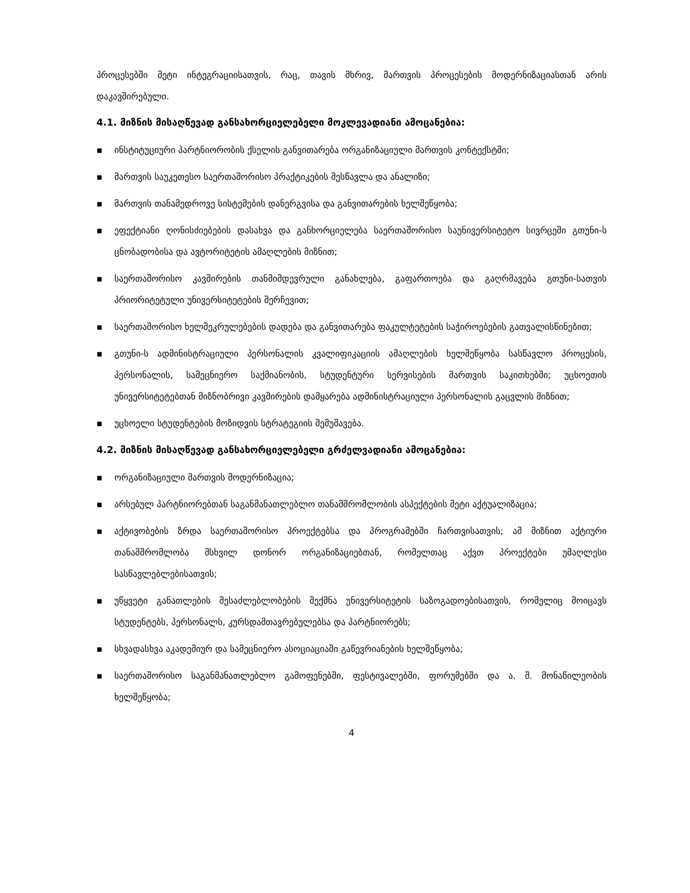პროცესებში მეტი ინტეგრაციისათვის, რაც, თავის მხრივ, მართვის პროცესების მოდერნიზაციასთან არის დაკავშირებული.
4.1. მიზნის მისაღწევად განსახორციელებელი მოკლევადიანი ამოცანებია:
▪ ინსტიტუციური პარტნიორობის ქსელის განვითარება ორგანიზაციული მართვის კონტექსტში;
▪ მართვის საუკეთესო საერთაშორისო პრაქტიკების შესწავლა და ანალიზი;
▪ მართვის თანამედროვე სისტემების დანერგვისა და განვითარების ხელშეწყობა;
▪ ეფექტიანი ღონისძიებების დასახვა და განხორციელება საერთაშორისო საუნივერსიტეტო სივრცეში გთუნი-ს ცნობადობისა და ავტორიტეტის ამაღლების მიზნით;
▪ საერთაშორისო კავშირების თანმიმდევრული განახლება, გაფართოება და გაღრმავება გთუნი-სათვის პრიორიტეტული უნივერსიტეტების შერჩევით;
▪ საერთაშორისო ხელშეკრულებების დადება და განვითარება ფაკულტეტების საჭიროებების გათვალისწინებით;
▪ გთუნი-ს ადმინისტრაციული პერსონალის კვალიფიკაციის ამაღლების ხელშეწყობა სასწავლო პროცესის, პერსონალის, სამეცნიერო საქმიანობის, სტუდენტური სერვისების მართვის საკითხებში; უცხოეთის უნივერსიტეტებთან მიზნობრივი კავშირების დამყარება ადმინისტრაციული პერსონალის გაცვლის მიზნით;
▪ უცხოელი სტუდენტების მოზიდვის სტრატეგიის შემუშავება.
4.2. მიზნის მისაღწევად განსახორციელებელი გრძელვადიანი ამოცანებია:
▪ ორგანიზაციული მართვის მოდერნიზაცია;
▪ არსებულ პარტნიორებთან საგანმანათლებლო თანამშრომლობის ასპექტების მეტი აქტუალიზაცია;
▪ აქტივობების ზრდა საერთაშორისო პროექტებსა და პროგრამებში ჩართვისათვის; ამ მიზნით აქტიური თანამშრომლობა მსხვილ დონორ ორგანიზაციებთან, რომელთაც აქვთ პროექტები უმაღლესი სასწავლებლებისათვის;
▪ უწყვეტი განათლების შესაძლებლობების შექმნა უნივერსიტეტის საზოგადოებისათვის, რომელიც მოიცავს სტუდენტებს, პერსონალს, კურსდამთავრებულებსა და პარტნიორებს;
▪ სხვადასხვა აკადემიურ და სამეცნიერო ასოციაციაში გაწევრიანების ხელშეწყობა;
▪ საერთაშორისო საგანმანათლებლო გამოფენებში, ფესტივალებში, ფორუმებში და ა. შ. მონაწილეობის ხელშეწყობა;
4